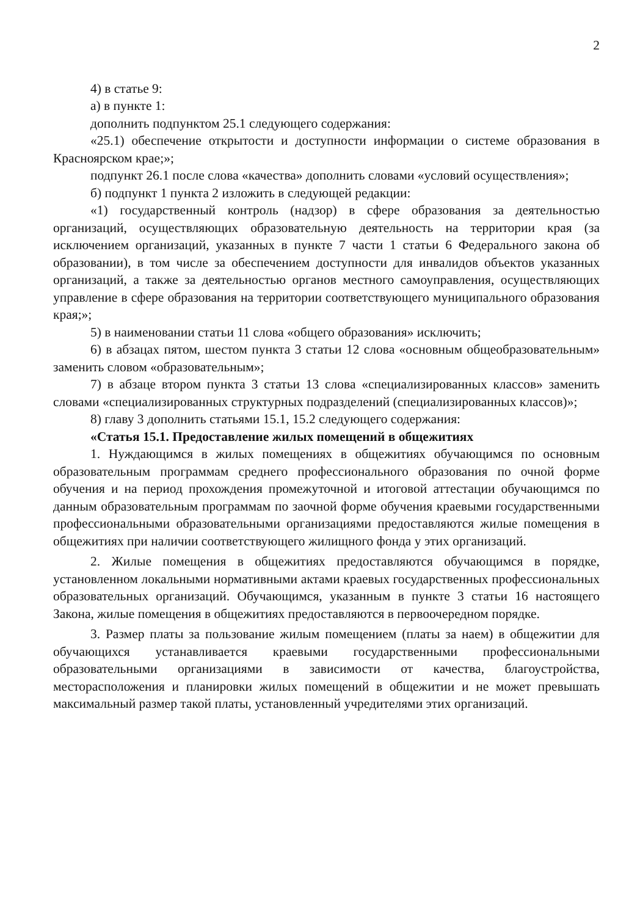2
4) в статье 9:
а) в пункте 1:
дополнить подпунктом 25.1 следующего содержания:
«25.1) обеспечение открытости и доступности информации о системе образования в Красноярском крае;»;
подпункт 26.1 после слова «качества» дополнить словами «условий осуществления»;
б) подпункт 1 пункта 2 изложить в следующей редакции:
«1) государственный контроль (надзор) в сфере образования за деятельностью организаций, осуществляющих образовательную деятельность на территории края (за исключением организаций, указанных в пункте 7 части 1 статьи 6 Федерального закона об образовании), в том числе за обеспечением доступности для инвалидов объектов указанных организаций, а также за деятельностью органов местного самоуправления, осуществляющих управление в сфере образования на территории соответствующего муниципального образования края;»;
5) в наименовании статьи 11 слова «общего образования» исключить;
6) в абзацах пятом, шестом пункта 3 статьи 12 слова «основным общеобразовательным» заменить словом «образовательным»;
7) в абзаце втором пункта 3 статьи 13 слова «специализированных классов» заменить словами «специализированных структурных подразделений (специализированных классов)»;
8) главу 3 дополнить статьями 15.1, 15.2 следующего содержания:
«Статья 15.1. Предоставление жилых помещений в общежитиях
1. Нуждающимся в жилых помещениях в общежитиях обучающимся по основным образовательным программам среднего профессионального образования по очной форме обучения и на период прохождения промежуточной и итоговой аттестации обучающимся по данным образовательным программам по заочной форме обучения краевыми государственными профессиональными образовательными организациями предоставляются жилые помещения в общежитиях при наличии соответствующего жилищного фонда у этих организаций.
2. Жилые помещения в общежитиях предоставляются обучающимся в порядке, установленном локальными нормативными актами краевых государственных профессиональных образовательных организаций. Обучающимся, указанным в пункте 3 статьи 16 настоящего Закона, жилые помещения в общежитиях предоставляются в первоочередном порядке.
3. Размер платы за пользование жилым помещением (платы за наем) в общежитии для обучающихся устанавливается краевыми государственными профессиональными образовательными организациями в зависимости от качества, благоустройства, месторасположения и планировки жилых помещений в общежитии и не может превышать максимальный размер такой платы, установленный учредителями этих организаций.